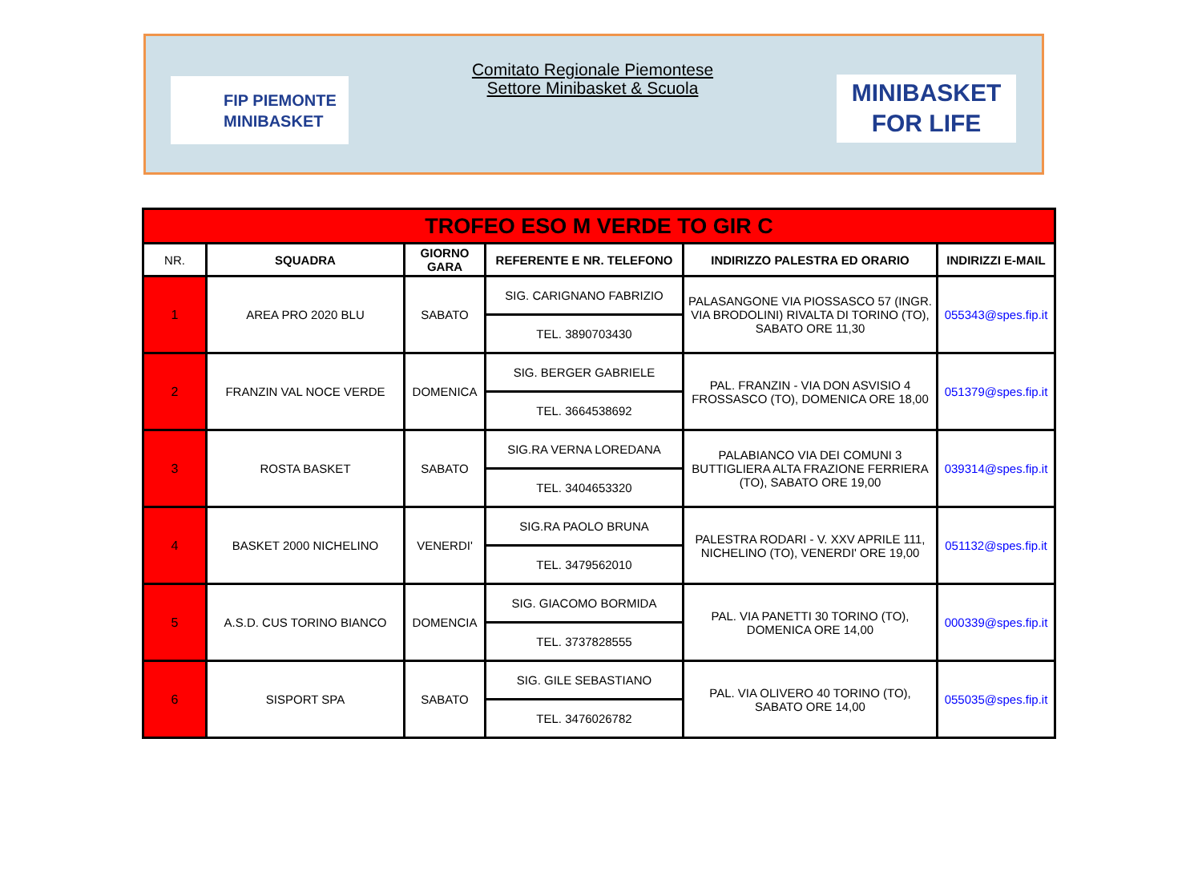FIP PIEMONTE
MINIBASKET
Comitato Regionale Piemontese
Settore Minibasket & Scuola
MINIBASKET
FOR LIFE
| TROFEO ESO M VERDE TO GIR C | | | | | |
| NR. | SQUADRA | GIORNO GARA | REFERENTE E NR. TELEFONO | INDIRIZZO PALESTRA ED ORARIO | INDIRIZZI E-MAIL |
| 1 | AREA PRO 2020 BLU | SABATO | SIG. CARIGNANO FABRIZIO | PALASANGONE VIA PIOSSASCO 57 (INGR. VIA BRODOLINI) RIVALTA DI TORINO (TO), SABATO ORE 11,30 | 055343@spes.fip.it |
| | | | TEL. 3890703430 | | |
| 2 | FRANZIN VAL NOCE VERDE | DOMENICA | SIG. BERGER GABRIELE | PAL. FRANZIN - VIA DON ASVISIO 4 FROSSASCO (TO), DOMENICA ORE 18,00 | 051379@spes.fip.it |
| | | | TEL. 3664538692 | | |
| 3 | ROSTA BASKET | SABATO | SIG.RA VERNA LOREDANA | PALABIANCO VIA DEI COMUNI 3 BUTTIGLIERA ALTA FRAZIONE FERRIERA (TO), SABATO ORE 19,00 | 039314@spes.fip.it |
| | | | TEL. 3404653320 | | |
| 4 | BASKET 2000 NICHELINO | VENERDI' | SIG.RA PAOLO BRUNA | PALESTRA RODARI - V. XXV APRILE 111, NICHELINO (TO), VENERDI' ORE 19,00 | 051132@spes.fip.it |
| | | | TEL. 3479562010 | | |
| 5 | A.S.D. CUS TORINO BIANCO | DOMENCIA | SIG. GIACOMO BORMIDA | PAL. VIA PANETTI 30 TORINO (TO), DOMENICA ORE 14,00 | 000339@spes.fip.it |
| | | | TEL. 3737828555 | | |
| 6 | SISPORT SPA | SABATO | SIG. GILE SEBASTIANO | PAL. VIA OLIVERO 40 TORINO (TO), SABATO ORE 14,00 | 055035@spes.fip.it |
| | | | TEL. 3476026782 | | |